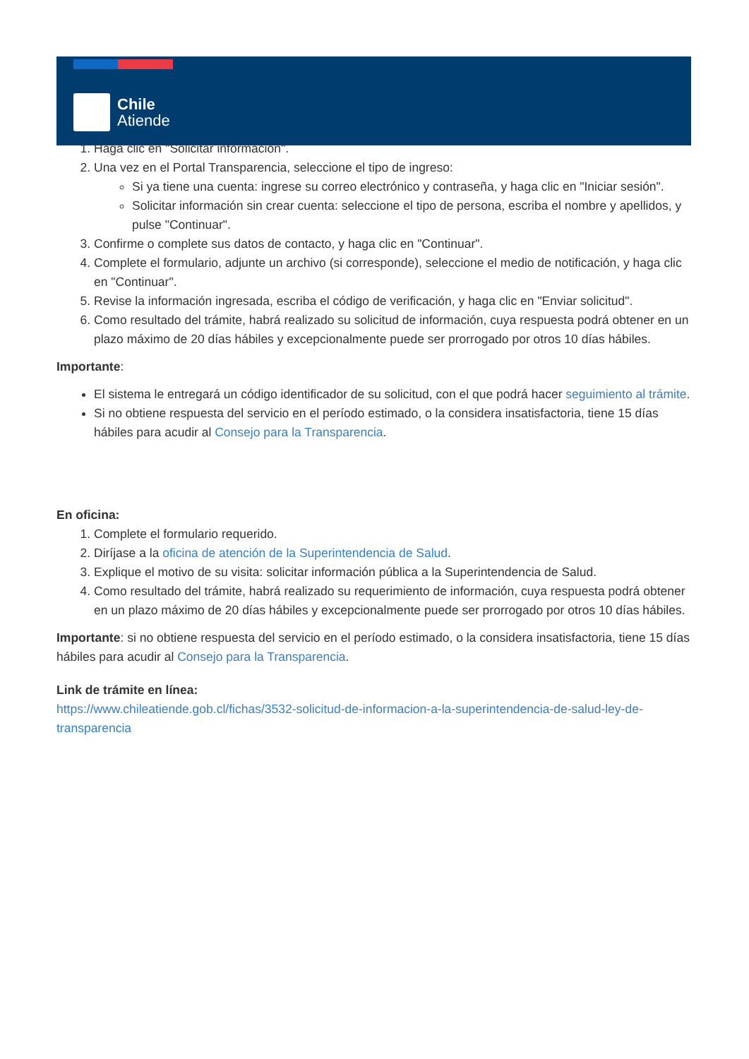Chile
Atiende
1. Haga clic en "Solicitar información".
2. Una vez en el Portal Transparencia, seleccione el tipo de ingreso:
Si ya tiene una cuenta: ingrese su correo electrónico y contraseña, y haga clic en "Iniciar sesión".
Solicitar información sin crear cuenta: seleccione el tipo de persona, escriba el nombre y apellidos, y pulse "Continuar".
3. Confirme o complete sus datos de contacto, y haga clic en "Continuar".
4. Complete el formulario, adjunte un archivo (si corresponde), seleccione el medio de notificación, y haga clic en "Continuar".
5. Revise la información ingresada, escriba el código de verificación, y haga clic en "Enviar solicitud".
6. Como resultado del trámite, habrá realizado su solicitud de información, cuya respuesta podrá obtener en un plazo máximo de 20 días hábiles y excepcionalmente puede ser prorrogado por otros 10 días hábiles.
Importante:
El sistema le entregará un código identificador de su solicitud, con el que podrá hacer seguimiento al trámite.
Si no obtiene respuesta del servicio en el período estimado, o la considera insatisfactoria, tiene 15 días hábiles para acudir al Consejo para la Transparencia.
En oficina:
1. Complete el formulario requerido.
2. Diríjase a la oficina de atención de la Superintendencia de Salud.
3. Explique el motivo de su visita: solicitar información pública a la Superintendencia de Salud.
4. Como resultado del trámite, habrá realizado su requerimiento de información, cuya respuesta podrá obtener en un plazo máximo de 20 días hábiles y excepcionalmente puede ser prorrogado por otros 10 días hábiles.
Importante: si no obtiene respuesta del servicio en el período estimado, o la considera insatisfactoria, tiene 15 días hábiles para acudir al Consejo para la Transparencia.
Link de trámite en línea:
https://www.chileatiende.gob.cl/fichas/3532-solicitud-de-informacion-a-la-superintendencia-de-salud-ley-de-transparencia